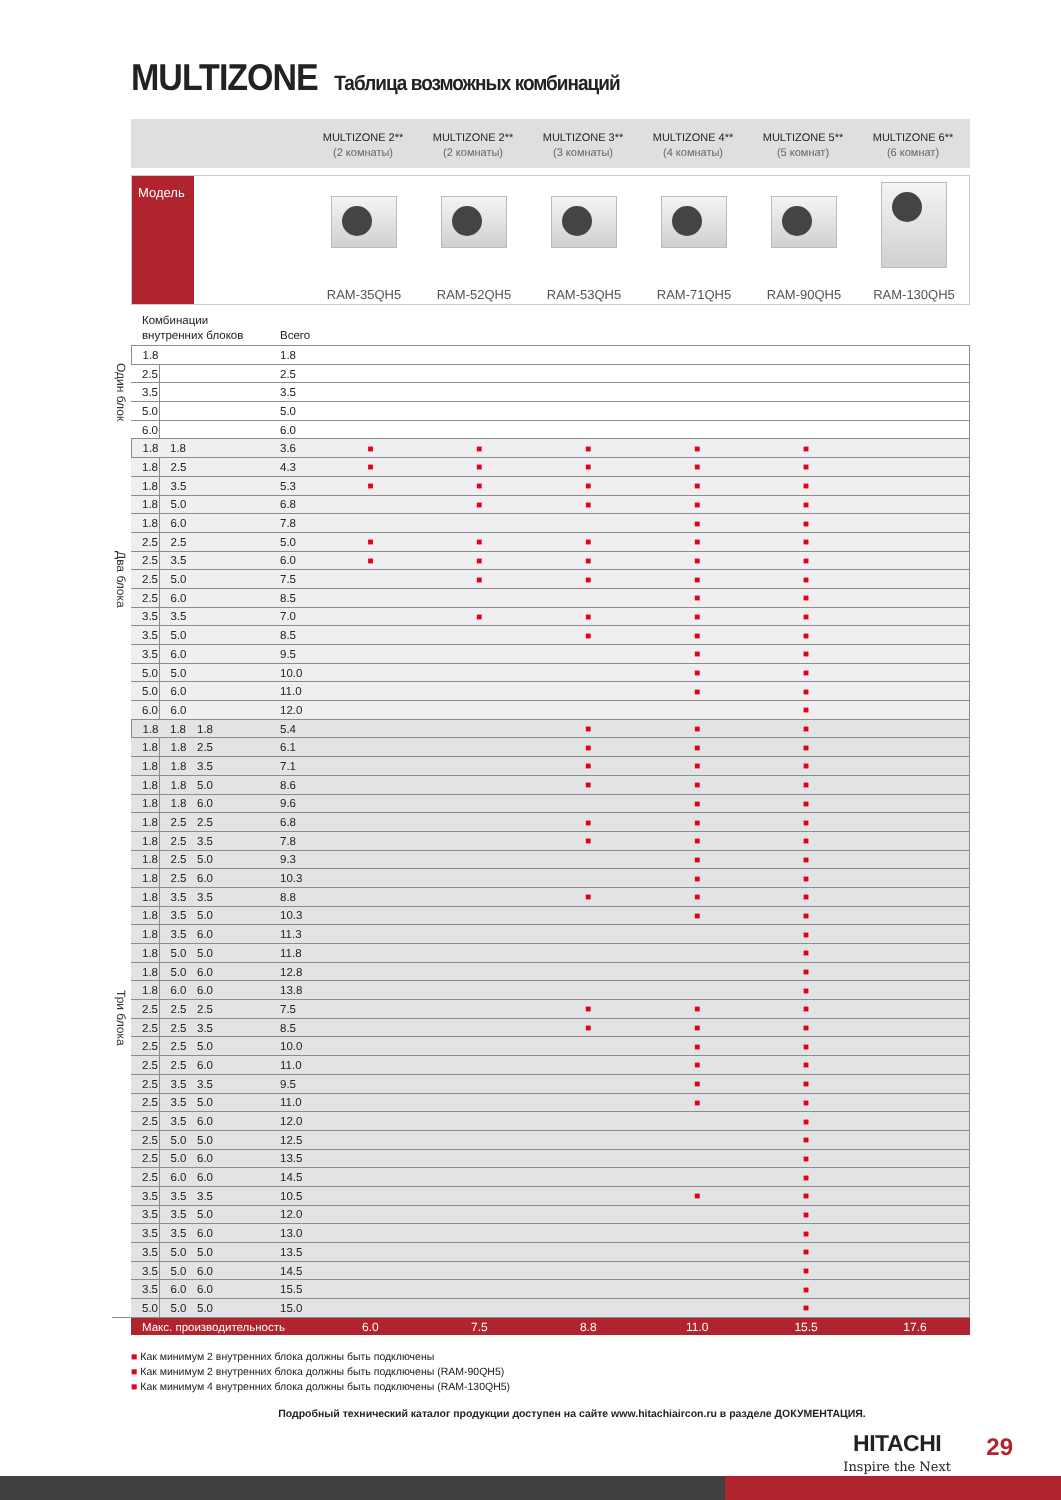MULTIZONE Таблица возможных комбинаций
MULTIZONE 2**
(2 комнаты)
MULTIZONE 2**
(2 комнаты)
MULTIZONE 3**
(3 комнаты)
MULTIZONE 4**
(4 комнаты)
MULTIZONE 5**
(5 комнат)
MULTIZONE 6**
(6 комнат)
Модель
RAM-35QH5
RAM-52QH5
RAM-53QH5
RAM-71QH5
RAM-90QH5
RAM-130QH5
| | Комбинации внутренних блоков | | | Всего | | | | | | |
| --- | --- | --- | --- | --- | --- | --- | --- | --- | --- | --- |
| Один блок | 1.8 | | | 1.8 | | | | | | |
| | 2.5 | | | 2.5 | | | | | | |
| | 3.5 | | | 3.5 | | | | | | |
| | 5.0 | | | 5.0 | | | | | | |
| | 6.0 | | | 6.0 | | | | | | |
| Два блока | 1.8 | 1.8 | | 3.6 | ■ | ■ | ■ | ■ | ■ | |
| | 1.8 | 2.5 | | 4.3 | ■ | ■ | ■ | ■ | ■ | |
| | 1.8 | 3.5 | | 5.3 | ■ | ■ | ■ | ■ | ■ | |
| | 1.8 | 5.0 | | 6.8 | | ■ | ■ | ■ | ■ | |
| | 1.8 | 6.0 | | 7.8 | | | | ■ | ■ | |
| | 2.5 | 2.5 | | 5.0 | ■ | ■ | ■ | ■ | ■ | |
| | 2.5 | 3.5 | | 6.0 | ■ | ■ | ■ | ■ | ■ | |
| | 2.5 | 5.0 | | 7.5 | | ■ | ■ | ■ | ■ | |
| | 2.5 | 6.0 | | 8.5 | | | | ■ | ■ | |
| | 3.5 | 3.5 | | 7.0 | | ■ | ■ | ■ | ■ | |
| | 3.5 | 5.0 | | 8.5 | | | ■ | ■ | ■ | |
| | 3.5 | 6.0 | | 9.5 | | | | ■ | ■ | |
| | 5.0 | 5.0 | | 10.0 | | | | ■ | ■ | |
| | 5.0 | 6.0 | | 11.0 | | | | ■ | ■ | |
| | 6.0 | 6.0 | | 12.0 | | | | | ■ | |
| Три блока | 1.8 | 1.8 | 1.8 | 5.4 | | | ■ | ■ | ■ | |
| | 1.8 | 1.8 | 2.5 | 6.1 | | | ■ | ■ | ■ | |
| | 1.8 | 1.8 | 3.5 | 7.1 | | | ■ | ■ | ■ | |
| | 1.8 | 1.8 | 5.0 | 8.6 | | | ■ | ■ | ■ | |
| | 1.8 | 1.8 | 6.0 | 9.6 | | | | ■ | ■ | |
| | 1.8 | 2.5 | 2.5 | 6.8 | | | ■ | ■ | ■ | |
| | 1.8 | 2.5 | 3.5 | 7.8 | | | ■ | ■ | ■ | |
| | 1.8 | 2.5 | 5.0 | 9.3 | | | | ■ | ■ | |
| | 1.8 | 2.5 | 6.0 | 10.3 | | | | ■ | ■ | |
| | 1.8 | 3.5 | 3.5 | 8.8 | | | ■ | ■ | ■ | |
| | 1.8 | 3.5 | 5.0 | 10.3 | | | | ■ | ■ | |
| | 1.8 | 3.5 | 6.0 | 11.3 | | | | | ■ | |
| | 1.8 | 5.0 | 5.0 | 11.8 | | | | | ■ | |
| | 1.8 | 5.0 | 6.0 | 12.8 | | | | | ■ | |
| | 1.8 | 6.0 | 6.0 | 13.8 | | | | | ■ | |
| | 2.5 | 2.5 | 2.5 | 7.5 | | | ■ | ■ | ■ | |
| | 2.5 | 2.5 | 3.5 | 8.5 | | | ■ | ■ | ■ | |
| | 2.5 | 2.5 | 5.0 | 10.0 | | | | ■ | ■ | |
| | 2.5 | 2.5 | 6.0 | 11.0 | | | | ■ | ■ | |
| | 2.5 | 3.5 | 3.5 | 9.5 | | | | ■ | ■ | |
| | 2.5 | 3.5 | 5.0 | 11.0 | | | | ■ | ■ | |
| | 2.5 | 3.5 | 6.0 | 12.0 | | | | | ■ | |
| | 2.5 | 5.0 | 5.0 | 12.5 | | | | | ■ | |
| | 2.5 | 5.0 | 6.0 | 13.5 | | | | | ■ | |
| | 2.5 | 6.0 | 6.0 | 14.5 | | | | | ■ | |
| | 3.5 | 3.5 | 3.5 | 10.5 | | | | ■ | ■ | |
| | 3.5 | 3.5 | 5.0 | 12.0 | | | | | ■ | |
| | 3.5 | 3.5 | 6.0 | 13.0 | | | | | ■ | |
| | 3.5 | 5.0 | 5.0 | 13.5 | | | | | ■ | |
| | 3.5 | 5.0 | 6.0 | 14.5 | | | | | ■ | |
| | 3.5 | 6.0 | 6.0 | 15.5 | | | | | ■ | |
| | 5.0 | 5.0 | 5.0 | 15.0 | | | | | ■ | |
| | Макс. производительность | | | | 6.0 | 7.5 | 8.8 | 11.0 | 15.5 | 17.6 |
■ Как минимум 2 внутренних блока должны быть подключены
■ Как минимум 2 внутренних блока должны быть подключены (RAM-90QH5)
■ Как минимум 4 внутренних блока должны быть подключены (RAM-130QH5)
Подробный технический каталог продукции доступен на сайте www.hitachiaircon.ru в разделе ДОКУМЕНТАЦИЯ.
HITACHI
Inspire the Next
29